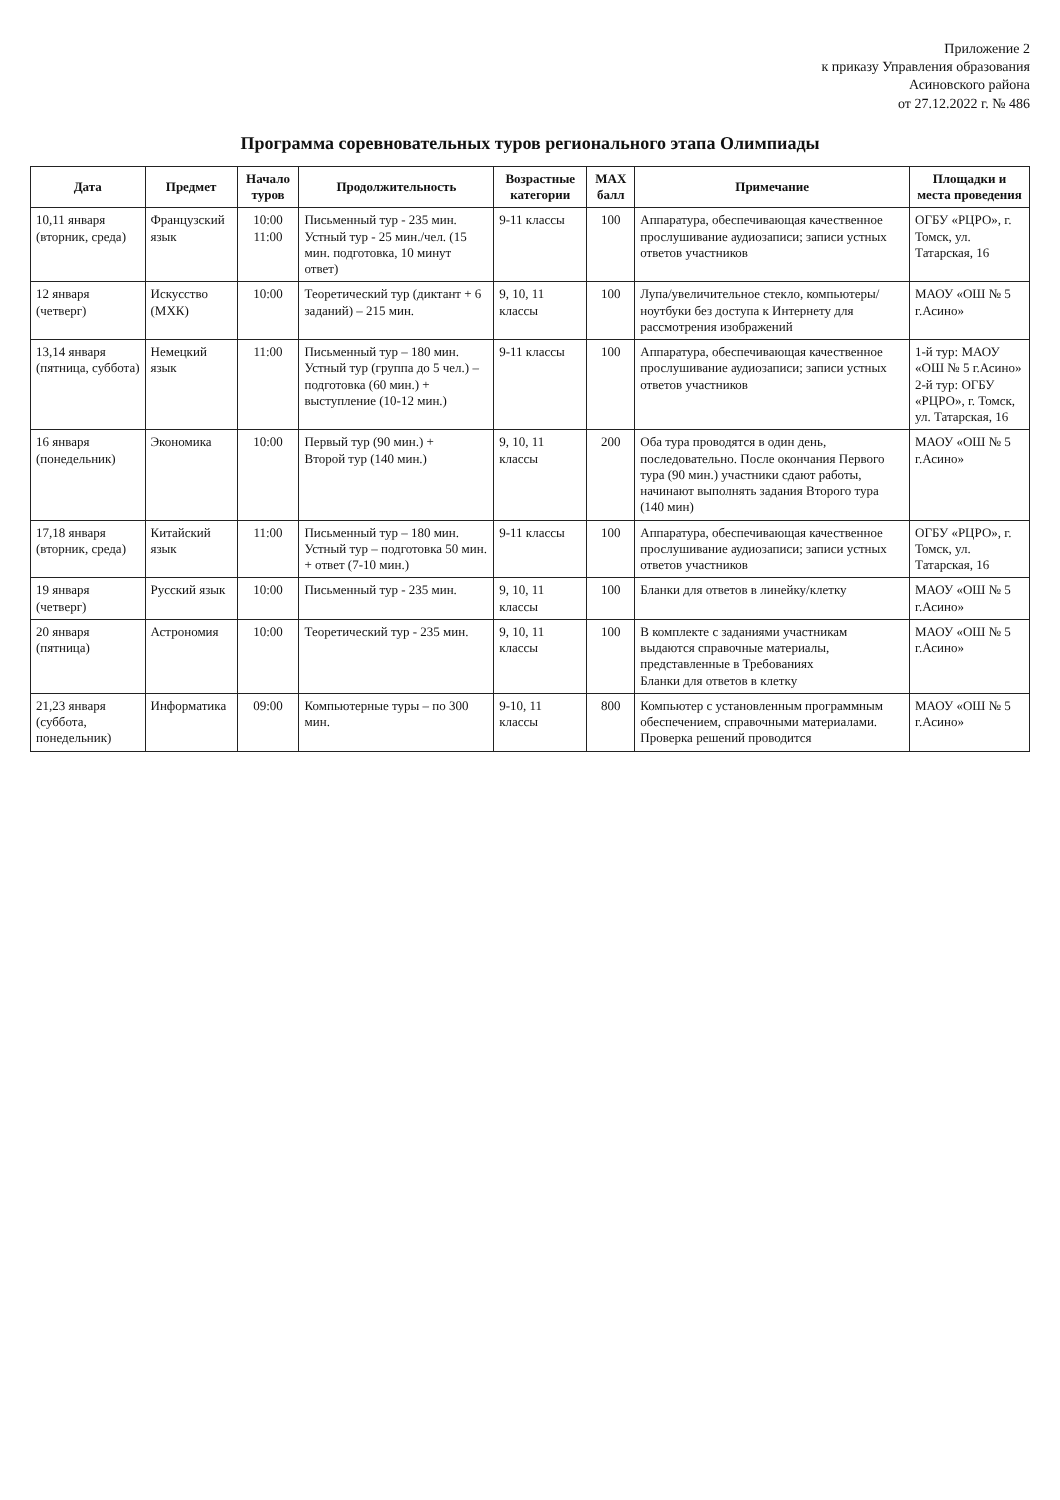Приложение 2
к приказу Управления образования
Асиновского района
от 27.12.2022 г. № 486
Программа соревновательных туров регионального этапа Олимпиады
| Дата | Предмет | Начало туров | Продолжительность | Возрастные категории | MAX балл | Примечание | Площадки и места проведения |
| --- | --- | --- | --- | --- | --- | --- | --- |
| 10,11 января (вторник, среда) | Французский язык | 10:00 11:00 | Письменный тур - 235 мин. Устный тур - 25 мин./чел. (15 мин. подготовка, 10 минут ответ) | 9-11 классы | 100 | Аппаратура, обеспечивающая качественное прослушивание аудиозаписи; записи устных ответов участников | ОГБУ «РЦРО», г. Томск, ул. Татарская, 16 |
| 12 января (четверг) | Искусство (МХК) | 10:00 | Теоретический тур (диктант + 6 заданий) – 215 мин. | 9, 10, 11 классы | 100 | Лупа/увеличительное стекло, компьютеры/ноутбуки без доступа к Интернету для рассмотрения изображений | МАОУ «ОШ № 5 г.Асино» |
| 13,14 января (пятница, суббота) | Немецкий язык | 11:00 | Письменный тур – 180 мин. Устный тур (группа до 5 чел.) – подготовка (60 мин.) + выступление (10-12 мин.) | 9-11 классы | 100 | Аппаратура, обеспечивающая качественное прослушивание аудиозаписи; записи устных ответов участников | 1-й тур: МАОУ «ОШ № 5 г.Асино» 2-й тур: ОГБУ «РЦРО», г. Томск, ул. Татарская, 16 |
| 16 января (понедельник) | Экономика | 10:00 | Первый тур (90 мин.) + Второй тур (140 мин.) | 9, 10, 11 классы | 200 | Оба тура проводятся в один день, последовательно. После окончания Первого тура (90 мин.) участники сдают работы, начинают выполнять задания Второго тура (140 мин) | МАОУ «ОШ № 5 г.Асино» |
| 17,18 января (вторник, среда) | Китайский язык | 11:00 | Письменный тур – 180 мин. Устный тур – подготовка 50 мин. + ответ (7-10 мин.) | 9-11 классы | 100 | Аппаратура, обеспечивающая качественное прослушивание аудиозаписи; записи устных ответов участников | ОГБУ «РЦРО», г. Томск, ул. Татарская, 16 |
| 19 января (четверг) | Русский язык | 10:00 | Письменный тур - 235 мин. | 9, 10, 11 классы | 100 | Бланки для ответов в линейку/клетку | МАОУ «ОШ № 5 г.Асино» |
| 20 января (пятница) | Астрономия | 10:00 | Теоретический тур - 235 мин. | 9, 10, 11 классы | 100 | В комплекте с заданиями участникам выдаются справочные материалы, представленные в Требованиях Бланки для ответов в клетку | МАОУ «ОШ № 5 г.Асино» |
| 21,23 января (суббота, понедельник) | Информатика | 09:00 | Компьютерные туры – по 300 мин. | 9-10, 11 классы | 800 | Компьютер с установленным программным обеспечением, справочными материалами. Проверка решений проводится | МАОУ «ОШ № 5 г.Асино» |